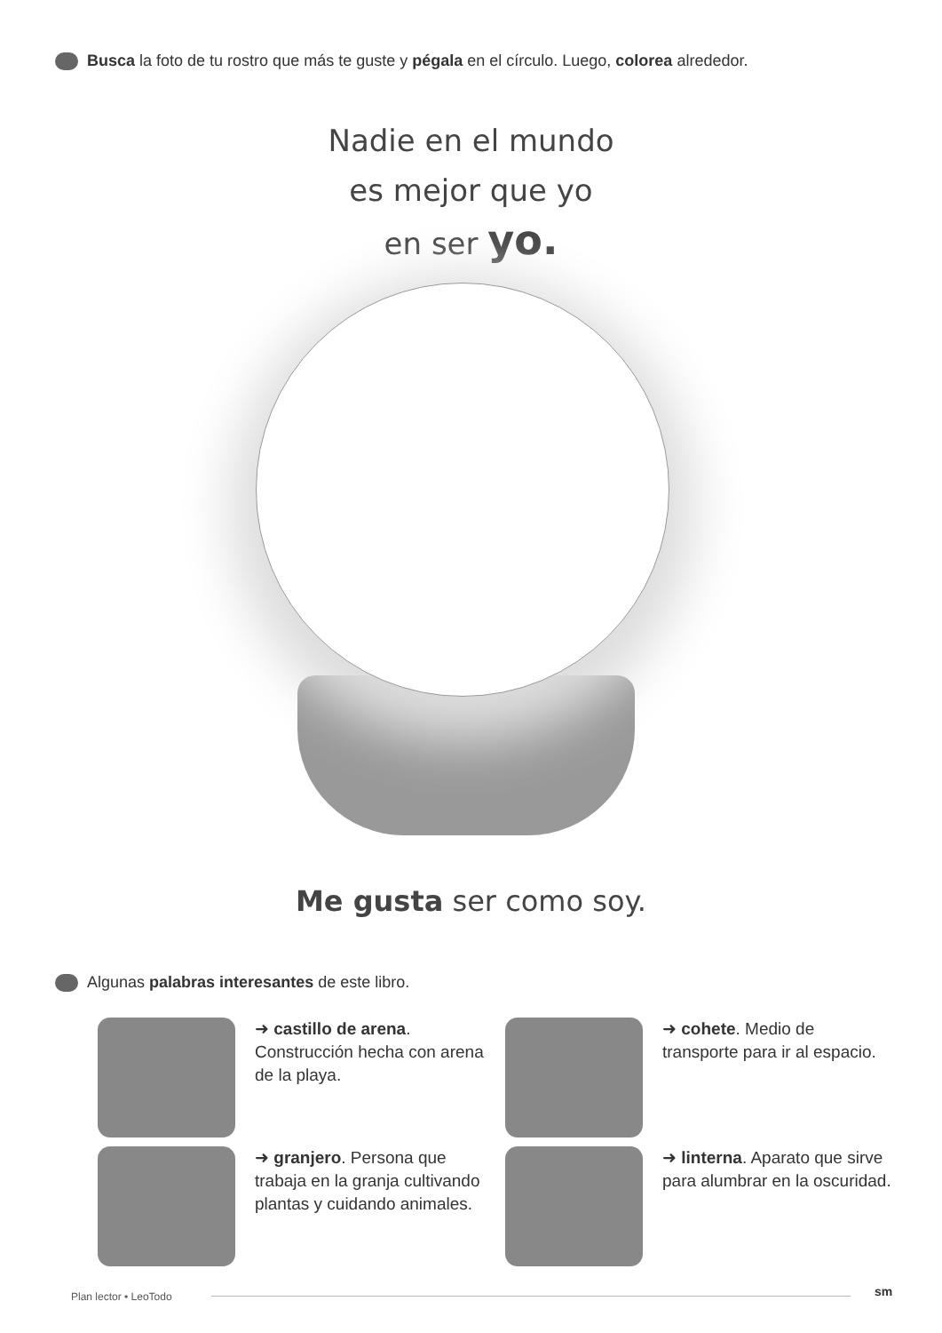Busca la foto de tu rostro que más te guste y pégala en el círculo. Luego, colorea alrededor.
Nadie en el mundo
es mejor que yo
en ser yo.
Me gusta ser como soy.
Algunas palabras interesantes de este libro.
➜ castillo de arena. Construcción hecha con arena de la playa.
➜ cohete. Medio de transporte para ir al espacio.
➜ granjero. Persona que trabaja en la granja cultivando plantas y cuidando animales.
➜ linterna. Aparato que sirve para alumbrar en la oscuridad.
Plan lector • LeoTodo sm